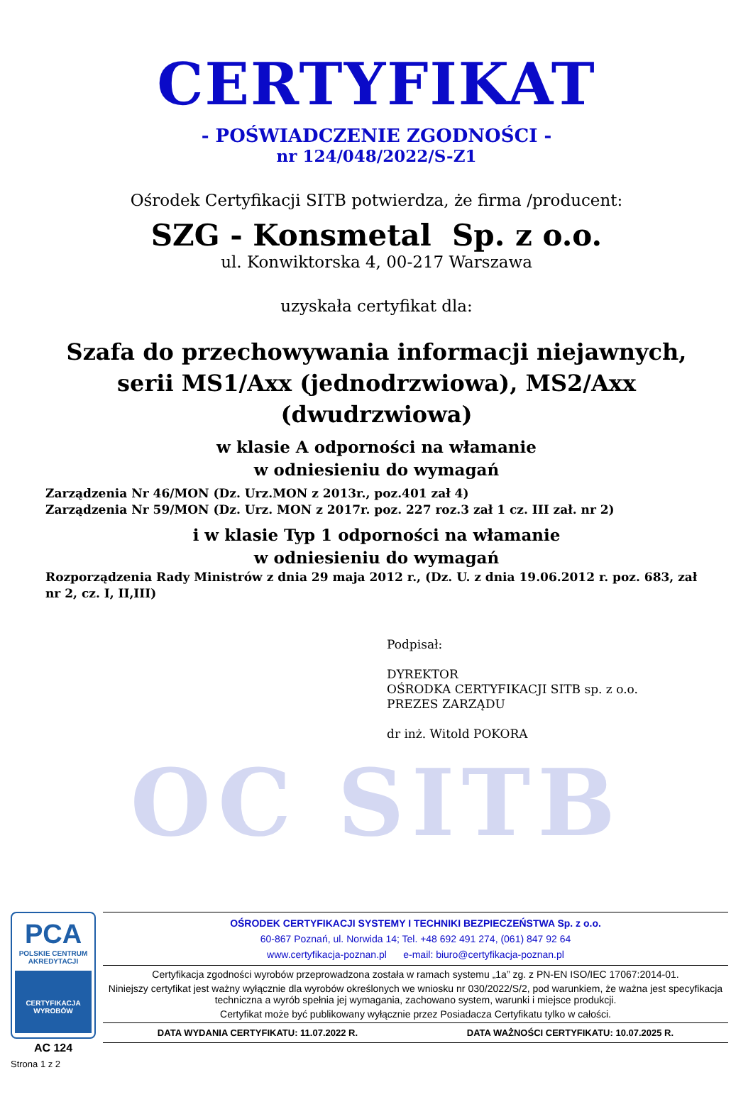CERTYFIKAT
- POŚWIADCZENIE ZGODNOŚCI -
nr 124/048/2022/S-Z1
Ośrodek Certyfikacji SITB potwierdza, że firma /producent:
SZG - Konsmetal Sp. z o.o.
ul. Konwiktorska 4, 00-217 Warszawa
uzyskała certyfikat dla:
Szafa do przechowywania informacji niejawnych,
serii MS1/Axx (jednodrzwiowa), MS2/Axx
(dwudrzwiowa)
w klasie A odporności na włamanie
w odniesieniu do wymagań
Zarządzenia Nr 46/MON (Dz. Urz.MON z 2013r., poz.401 zał 4)
Zarządzenia Nr 59/MON (Dz. Urz. MON z 2017r. poz. 227 roz.3 zał 1 cz. III zał. nr 2)
i w klasie Typ 1 odporności na włamanie
w odniesieniu do wymagań
Rozporządzenia Rady Ministrów z dnia 29 maja 2012 r., (Dz. U. z dnia 19.06.2012 r. poz. 683, zał nr 2, cz. I, II,III)
Podpisał:
DYREKTOR
OŚRODKA CERTYFIKACJI SITB sp. z o.o.
PREZES ZARZĄDU
dr inż. Witold POKORA
OC SITB
PCA
POLSKIE CENTRUM
AKREDYTACJI
CERTYFIKACJA
WYROBÓW
AC 124
Strona 1 z 2
OŚRODEK CERTYFIKACJI SYSTEMY I TECHNIKI BEZPIECZEŃSTWA Sp. z o.o.
60-867 Poznań, ul. Norwida 14; Tel. +48 692 491 274, (061) 847 92 64
www.certyfikacja-poznan.pl e-mail: biuro@certyfikacja-poznan.pl
Certyfikacja zgodności wyrobów przeprowadzona została w ramach systemu „1a” zg. z PN-EN ISO/IEC 17067:2014-01.
Niniejszy certyfikat jest ważny wyłącznie dla wyrobów określonych we wniosku nr 030/2022/S/2, pod warunkiem, że ważna jest specyfikacja techniczna a wyrób spełnia jej wymagania, zachowano system, warunki i miejsce produkcji.
Certyfikat może być publikowany wyłącznie przez Posiadacza Certyfikatu tylko w całości.
DATA WYDANIA CERTYFIKATU: 11.07.2022 R. DATA WAŻNOŚCI CERTYFIKATU: 10.07.2025 R.